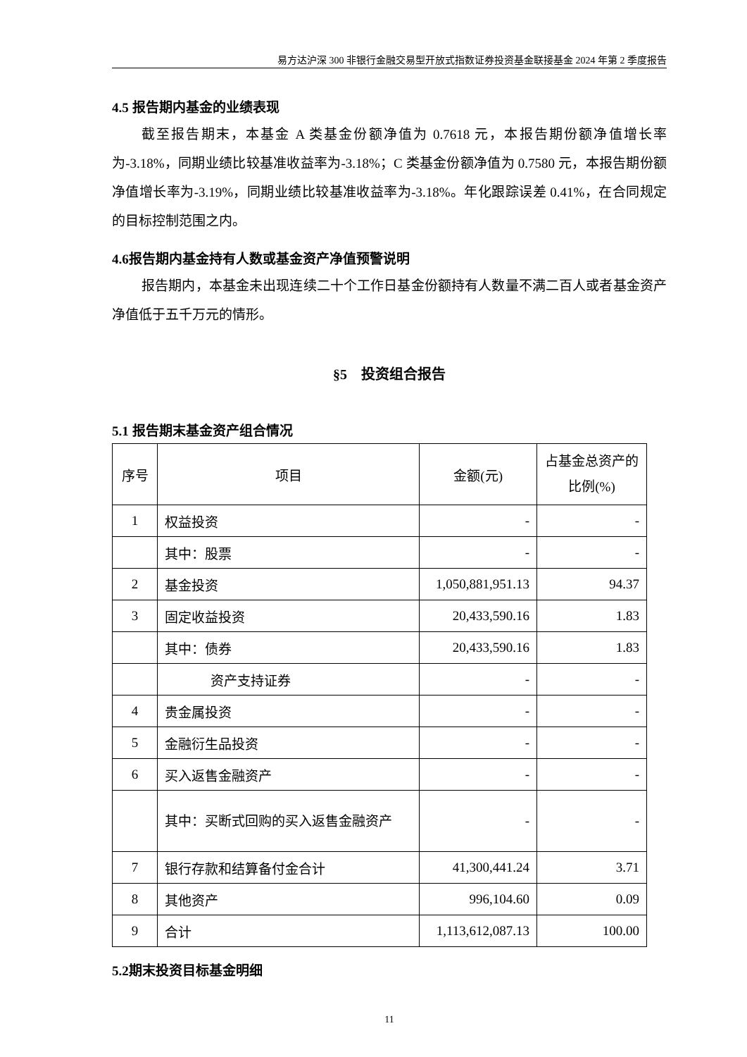易方达沪深 300 非银行金融交易型开放式指数证券投资基金联接基金 2024 年第 2 季度报告
4.5 报告期内基金的业绩表现
截至报告期末，本基金 A 类基金份额净值为 0.7618 元，本报告期份额净值增长率为-3.18%，同期业绩比较基准收益率为-3.18%；C 类基金份额净值为 0.7580 元，本报告期份额净值增长率为-3.19%，同期业绩比较基准收益率为-3.18%。年化跟踪误差 0.41%，在合同规定的目标控制范围之内。
4.6报告期内基金持有人数或基金资产净值预警说明
报告期内，本基金未出现连续二十个工作日基金份额持有人数量不满二百人或者基金资产净值低于五千万元的情形。
§5　投资组合报告
5.1 报告期末基金资产组合情况
| 序号 | 项目 | 金额(元) | 占基金总资产的比例(%) |
| --- | --- | --- | --- |
| 1 | 权益投资 | - | - |
| | 其中：股票 | - | - |
| 2 | 基金投资 | 1,050,881,951.13 | 94.37 |
| 3 | 固定收益投资 | 20,433,590.16 | 1.83 |
| | 其中：债券 | 20,433,590.16 | 1.83 |
| | 资产支持证券 | - | - |
| 4 | 贵金属投资 | - | - |
| 5 | 金融衍生品投资 | - | - |
| 6 | 买入返售金融资产 | - | - |
| | 其中：买断式回购的买入返售金融资产 | - | - |
| 7 | 银行存款和结算备付金合计 | 41,300,441.24 | 3.71 |
| 8 | 其他资产 | 996,104.60 | 0.09 |
| 9 | 合计 | 1,113,612,087.13 | 100.00 |
5.2期末投资目标基金明细
11